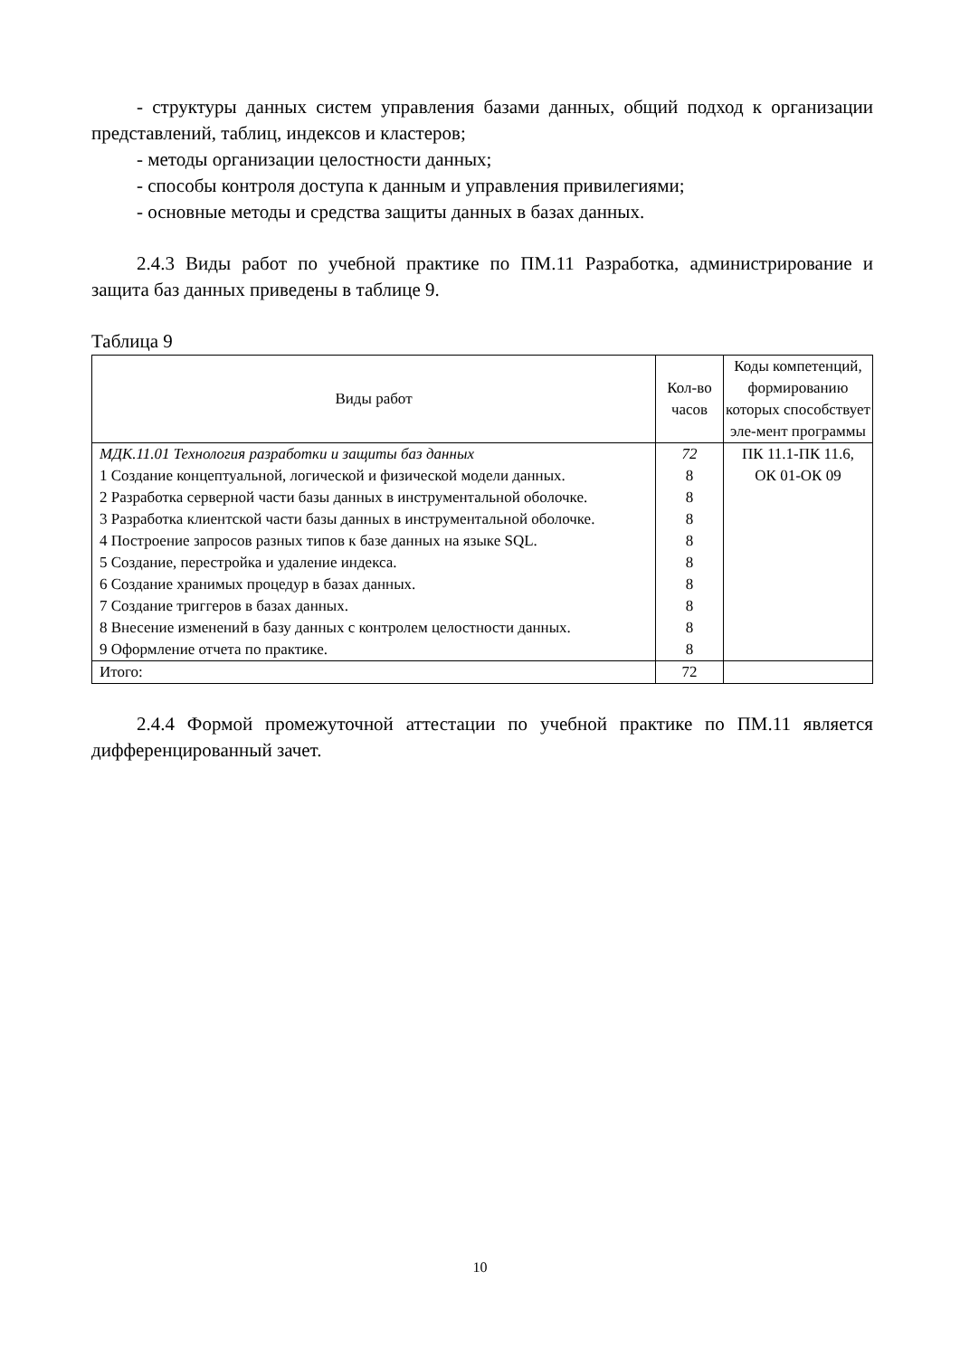- структуры данных систем управления базами данных, общий подход к организации представлений, таблиц, индексов и кластеров;
- методы организации целостности данных;
- способы контроля доступа к данным и управления привилегиями;
- основные методы и средства защиты данных в базах данных.
2.4.3 Виды работ по учебной практике по ПМ.11 Разработка, администрирование и защита баз данных приведены в таблице 9.
Таблица 9
| Виды работ | Кол-во часов | Коды компетенций, формированию которых способствует эле-мент программы |
| --- | --- | --- |
| МДК.11.01 Технология разработки и защиты баз данных | 72 | ПК 11.1-ПК 11.6, ОК 01-ОК 09 |
| 1 Создание концептуальной, логической и физической модели данных. | 8 | |
| 2 Разработка серверной части базы данных в инструментальной оболочке. | 8 | |
| 3 Разработка клиентской части базы данных в инструментальной оболочке. | 8 | |
| 4 Построение запросов разных типов к базе данных на языке SQL. | 8 | |
| 5 Создание, перестройка и удаление индекса. | 8 | |
| 6 Создание хранимых процедур в базах данных. | 8 | |
| 7 Создание триггеров в базах данных. | 8 | |
| 8 Внесение изменений в базу данных с контролем целостности данных. | 8 | |
| 9 Оформление отчета по практике. | 8 | |
| Итого: | 72 | |
2.4.4 Формой промежуточной аттестации по учебной практике по ПМ.11 является дифференцированный зачет.
10